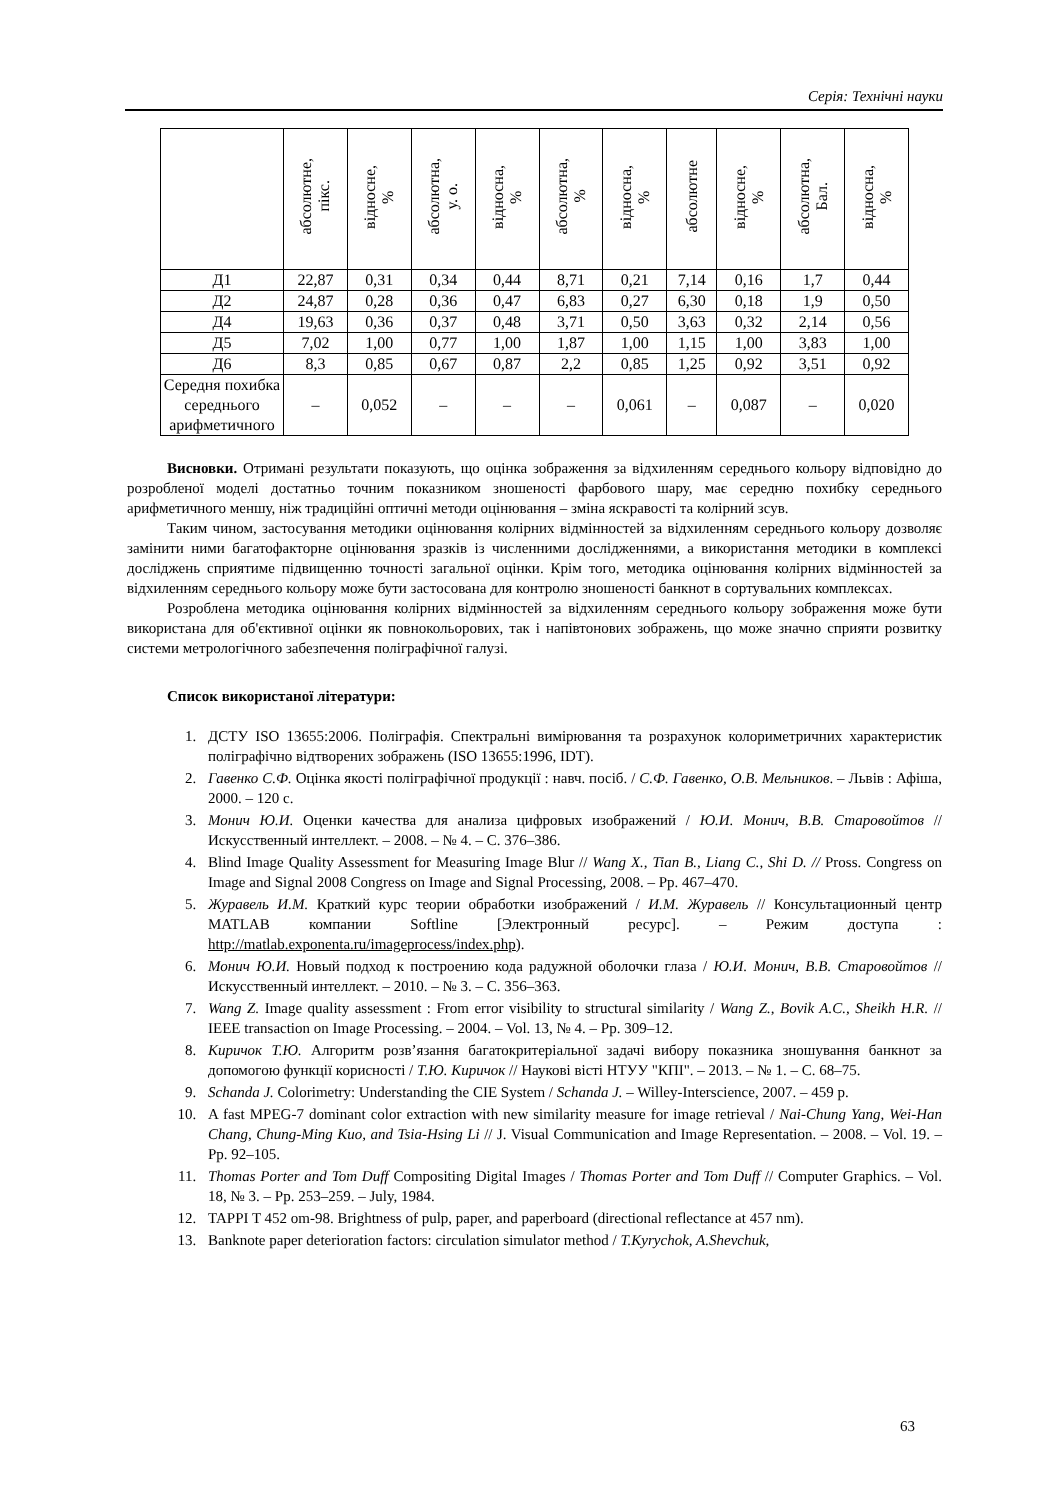Серія: Технічні науки
| | абсолютне, пікс. | відносне, % | абсолютна, у. о. | відносна, % | абсолютна, % | відносна, % | абсолютне | відносне, % | абсолютна, Бал. | відносна, % |
| --- | --- | --- | --- | --- | --- | --- | --- | --- | --- | --- |
| Д1 | 22,87 | 0,31 | 0,34 | 0,44 | 8,71 | 0,21 | 7,14 | 0,16 | 1,7 | 0,44 |
| Д2 | 24,87 | 0,28 | 0,36 | 0,47 | 6,83 | 0,27 | 6,30 | 0,18 | 1,9 | 0,50 |
| Д4 | 19,63 | 0,36 | 0,37 | 0,48 | 3,71 | 0,50 | 3,63 | 0,32 | 2,14 | 0,56 |
| Д5 | 7,02 | 1,00 | 0,77 | 1,00 | 1,87 | 1,00 | 1,15 | 1,00 | 3,83 | 1,00 |
| Д6 | 8,3 | 0,85 | 0,67 | 0,87 | 2,2 | 0,85 | 1,25 | 0,92 | 3,51 | 0,92 |
| Середня похибка середнього арифметичного | – | 0,052 | – | – | – | 0,061 | – | 0,087 | – | 0,020 |
Висновки. Отримані результати показують, що оцінка зображення за відхиленням середнього кольору відповідно до розробленої моделі достатньо точним показником зношеності фарбового шару, має середню похибку середнього арифметичного меншу, ніж традиційні оптичні методи оцінювання – зміна яскравості та колірний зсув.
Таким чином, застосування методики оцінювання колірних відмінностей за відхиленням середнього кольору дозволяє замінити ними багатофакторне оцінювання зразків із численними дослідженнями, а використання методики в комплексі досліджень сприятиме підвищенню точності загальної оцінки. Крім того, методика оцінювання колірних відмінностей за відхиленням середнього кольору може бути застосована для контролю зношеності банкнот в сортувальних комплексах.
Розроблена методика оцінювання колірних відмінностей за відхиленням середнього кольору зображення може бути використана для об'єктивної оцінки як повнокольорових, так і напівтонових зображень, що може значно сприяти розвитку системи метрологічного забезпечення поліграфічної галузі.
Список використаної літератури:
1. ДСТУ ISO 13655:2006. Поліграфія. Спектральні вимірювання та розрахунок колориметричних характеристик поліграфічно відтворених зображень (ISO 13655:1996, IDT).
2. Гавенко С.Ф. Оцінка якості поліграфічної продукції : навч. посіб. / С.Ф. Гавенко, О.В. Мельников. – Львів : Афіша, 2000. – 120 с.
3. Монич Ю.И. Оценки качества для анализа цифровых изображений / Ю.И. Монич, В.В. Старовойтов // Искусственный интеллект. – 2008. – № 4. – С. 376–386.
4. Blind Image Quality Assessment for Measuring Image Blur // Wang X., Tian B., Liang C., Shi D. // Pross. Congress on Image and Signal 2008 Congress on Image and Signal Processing, 2008. – Pp. 467–470.
5. Журавель И.М. Краткий курс теории обработки изображений / И.М. Журавель // Консультационный центр MATLAB компании Softline [Электронный ресурс]. – Режим доступа : http://matlab.exponenta.ru/imageprocess/index.php).
6. Монич Ю.И. Новый подход к построению кода радужной оболочки глаза / Ю.И. Монич, В.В. Старовойтов // Искусственный интеллект. – 2010. – № 3. – С. 356–363.
7. Wang Z. Image quality assessment : From error visibility to structural similarity / Wang Z., Bovik A.C., Sheikh H.R. // IEEE transaction on Image Processing. – 2004. – Vol. 13, № 4. – Pp. 309–12.
8. Киричок Т.Ю. Алгоритм розв’язання багатокритеріальної задачі вибору показника зношування банкнот за допомогою функції корисності / Т.Ю. Киричок // Наукові вісті НТУУ "КПІ". – 2013. – № 1. – С. 68–75.
9. Schanda J. Colorimetry: Understanding the CIE System / Schanda J. – Willey-Interscience, 2007. – 459 p.
10. A fast MPEG-7 dominant color extraction with new similarity measure for image retrieval / Nai-Chung Yang, Wei-Han Chang, Chung-Ming Kuo, and Tsia-Hsing Li // J. Visual Communication and Image Representation. – 2008. – Vol. 19. – Pp. 92–105.
11. Thomas Porter and Tom Duff Compositing Digital Images / Thomas Porter and Tom Duff // Computer Graphics. – Vol. 18, № 3. – Pp. 253–259. – July, 1984.
12. TAPPI T 452 om-98. Brightness of pulp, paper, and paperboard (directional reflectance at 457 nm).
13. Banknote paper deterioration factors: circulation simulator method / T.Kyrychok, A.Shevchuk,
63